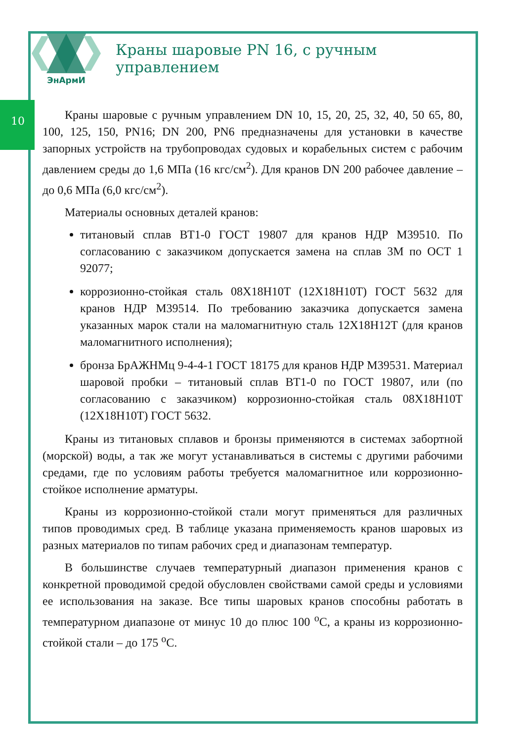10
ЭнАрмИ
Краны шаровые PN 16, с ручным управлением
Краны шаровые с ручным управлением DN 10, 15, 20, 25, 32, 40, 50 65, 80, 100, 125, 150, PN16; DN 200, PN6 предназначены для установки в качестве запорных устройств на трубопроводах судовых и корабельных систем с рабочим давлением среды до 1,6 МПа (16 кгс/см<sup>2</sup>). Для кранов DN 200 рабочее давление – до 0,6 МПа (6,0 кгс/см<sup>2</sup>).
Материалы основных деталей кранов:
титановый сплав ВТ1-0 ГОСТ 19807 для кранов НДР М39510. По согласованию с заказчиком допускается замена на сплав 3М по ОСТ 1 92077;
коррозионно-стойкая сталь 08Х18Н10Т (12Х18Н10Т) ГОСТ 5632 для кранов НДР М39514. По требованию заказчика допускается замена указанных марок стали на маломагнитную сталь 12Х18Н12Т (для кранов маломагнитного исполнения);
бронза БрАЖНМц 9-4-4-1 ГОСТ 18175 для кранов НДР М39531. Материал шаровой пробки – титановый сплав ВТ1-0 по ГОСТ 19807, или (по согласованию с заказчиком) коррозионно-стойкая сталь 08Х18Н10Т (12Х18Н10Т) ГОСТ 5632.
Краны из титановых сплавов и бронзы применяются в системах забортной (морской) воды, а так же могут устанавливаться в системы с другими рабочими средами, где по условиям работы требуется маломагнитное или коррозионно-стойкое исполнение арматуры.
Краны из коррозионно-стойкой стали могут применяться для различных типов проводимых сред. В таблице указана применяемость кранов шаровых из разных материалов по типам рабочих сред и диапазонам температур.
В большинстве случаев температурный диапазон применения кранов с конкретной проводимой средой обусловлен свойствами самой среды и условиями ее использования на заказе. Все типы шаровых кранов способны работать в температурном диапазоне от минус 10 до плюс 100 <sup>о</sup>С, а краны из коррозионно-стойкой стали – до 175 <sup>о</sup>С.